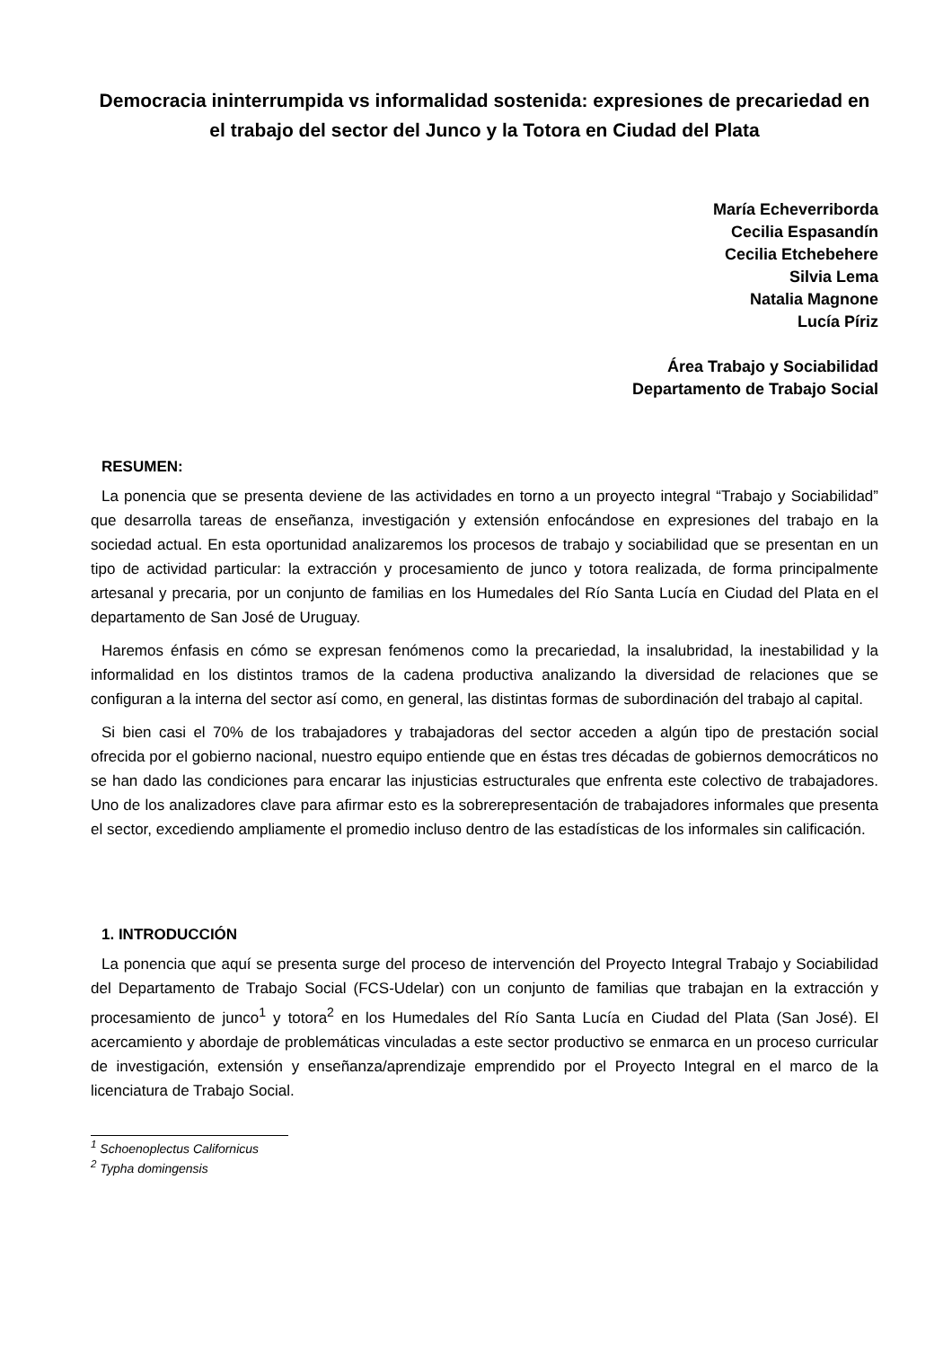Democracia ininterrumpida vs informalidad sostenida: expresiones de precariedad en el trabajo del sector del Junco y la Totora en Ciudad del Plata
María Echeverriborda
Cecilia Espasandín
Cecilia Etchebehere
Silvia Lema
Natalia Magnone
Lucía Píriz
Área Trabajo y Sociabilidad
Departamento de Trabajo Social
RESUMEN:
La ponencia que se presenta deviene de las actividades en torno a un proyecto integral “Trabajo y Sociabilidad” que desarrolla tareas de enseñanza, investigación y extensión enfocándose en expresiones del trabajo en la sociedad actual. En esta oportunidad analizaremos los procesos de trabajo y sociabilidad que se presentan en un tipo de actividad particular: la extracción y procesamiento de junco y totora realizada, de forma principalmente artesanal y precaria, por un conjunto de familias en los Humedales del Río Santa Lucía en Ciudad del Plata en el departamento de San José de Uruguay.
Haremos énfasis en cómo se expresan fenómenos como la precariedad, la insalubridad, la inestabilidad y la informalidad en los distintos tramos de la cadena productiva analizando la diversidad de relaciones que se configuran a la interna del sector así como, en general, las distintas formas de subordinación del trabajo al capital.
Si bien casi el 70% de los trabajadores y trabajadoras del sector acceden a algún tipo de prestación social ofrecida por el gobierno nacional, nuestro equipo entiende que en éstas tres décadas de gobiernos democráticos no se han dado las condiciones para encarar las injusticias estructurales que enfrenta este colectivo de trabajadores. Uno de los analizadores clave para afirmar esto es la sobrerepresentación de trabajadores informales que presenta el sector, excediendo ampliamente el promedio incluso dentro de las estadísticas de los informales sin calificación.
1. INTRODUCCIÓN
La ponencia que aquí se presenta surge del proceso de intervención del Proyecto Integral Trabajo y Sociabilidad del Departamento de Trabajo Social (FCS-Udelar) con un conjunto de familias que trabajan en la extracción y procesamiento de junco<sup>1</sup> y totora<sup>2</sup> en los Humedales del Río Santa Lucía en Ciudad del Plata (San José). El acercamiento y abordaje de problemáticas vinculadas a este sector productivo se enmarca en un proceso curricular de investigación, extensión y enseñanza/aprendizaje emprendido por el Proyecto Integral en el marco de la licenciatura de Trabajo Social.
<sup>1</sup> Schoenoplectus Californicus
<sup>2</sup> Typha domingensis